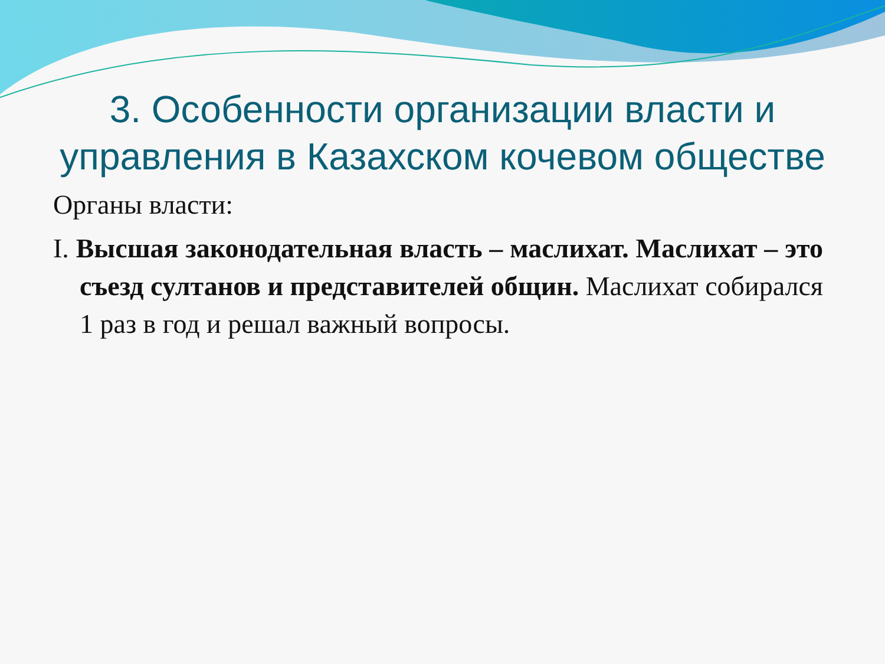3. Особенности организации власти и управления в Казахском кочевом обществе
Органы власти:
I. Высшая законодательная власть – маслихат. Маслихат – это съезд султанов и представителей общин. Маслихат собирался 1 раз в год и решал важный вопросы.